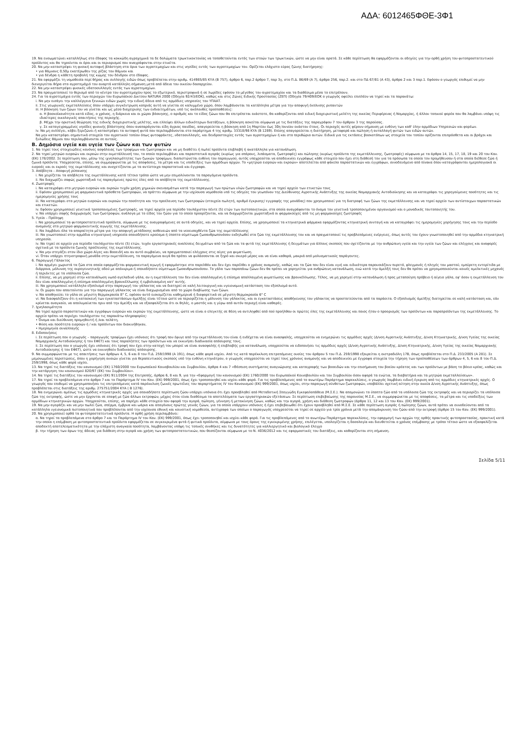ΑΔΑ: 6012465ΦΘΕ-3Φ1
19. Να ενσωματώνει καταλλήλως στο έδαφος τα κοκκώδη αγροχημικά τα δε δολώματα τρωκτικοκτονίας να τοποθετούνται εντός των στοών των τρωκτικών, ώστε να μην είναι ορατά. Σε κάθε περίπτωση θα εφαρμόζονται οι οδηγίες για την ορθή χρήση του φυτοπροστατευτικού προϊόντος και θα τηρούνται οι όροι και οι περιορισμοί που αναγράφονται στην ετικέτα.
20. Να μην καταστρέφει τη φυσική αυτοφυή βλάστηση στα όρια των αγροτεμαχίων και στις νησίδες εντός των αγροτεμαχίων του. Ορίζεται ελάχιστο εύρος ζώνης διατήρησης:
• για θάμνους 0,50μ εκατέρωθεν της ρίζας του θάμνου και
• για δένδρα η κάθετη προβολή της κώμης του δένδρου στο έδαφος.
21. Να εφαρμόζει τη νομοθεσία περί θήρας και συλλογής ειδών όπως προβλέπεται στην αριθμ. 414985/85 ΚΥΑ (Β 757), άρθρο 6, παρ.2 άρθρο 7, παρ 3γ, στο Π.Δ. 86/69 (Α 7), άρθρο 256, παρ.2. και στο ΠΔ 67/81 (Α 43), άρθρα 2 και 3 παρ.1. Εφόσον ο γεωργός επιθυμεί να μην διενεργείται θήρα στο αγροτεμάχιό του αναρτά κατάλληλη σήμανση μετά από άδεια του οικείου δασαρχείου.
22. Να μην καταστρέφει φυσικές υδατοσυλλογές εντός των αγροτεμαχίων.
23. Να πραγματοποιεί το θερισμό από το κέντρο του αγροτεμαχίου προς το εξωτερικό, περιστροφικά ή σε λωρίδες εφόσον το μέγεθος του αγροτεμαχίου και τα διαθέσιμα μέσα το επιτρέπουν.
24. Για τα αγροτεμάχια εντός των περιοχών του Ευρωπαϊκού Δικτύου NATURA 2000 (Οδηγία 92/43/ΕΟΚ), καθώς και στις Ζώνες Ειδικής Προστασίας (ΖΕΠ) (Οδηγία 79/409/ΕΟΚ ο γεωργός οφείλει επιπλέον να τηρεί και τα παρακάτω:
i. Να μην εισάγει την καλλιέργεια ξενικών ειδών χωρίς την ειδική άδεια από τις αρμόδιες υπηρεσίες του ΥΠΑΑΤ.
ii. Στις γεωργικές εκμεταλλεύσεις όπου υπάρχει συγκέντρωση κοπριάς αυτή να γίνεται σε καλυμμένο χώρο, όπου λαμβάνονται τα κατάλληλα μέτρα για την αποφυγή έκπλυσης ρυπαντών
iii. Η βόσκηση των ζώων του να γίνεται και ως μέσο διαχείρισης των ενδιαιτημάτων, υπό τις ακόλουθες προϋποθέσεις:
α. Η βοσκοϊκανότητα κατά είδος, ο χρόνος, η διάρκεια και οι χώροι βόσκησης, ο αριθμός και το είδος ζώων που θα επιτρέπεται εκάστοτε, θα καθορίζονται από ειδική διαχειριστική μελέτη της οικείας Περιφέρειας ή Νομαρχίας, ή άλλου τοπικού φορέα που θα λαμβάνει υπόψη τις ιδιαίτερες οικολογικές απαιτήσεις της περιοχής.
β. Μέχρι την οριστική θεώρηση της ειδικής διαχειριστικής μελέτης, και ελλείψει άλλων ειδικότερων διατάξεων, η βόσκηση ασκείται σύμφωνα με τις διατάξεις της παραγράφου 7 του άρθρου 3 της παρούσας.
γ. Σε καταγεγραμμένες νησίδες φυσικής βλάστησης όπου αναπαράγονται είδη άγριας πανίδας, απαγορεύεται η βόσκηση από 1η Μαρτίου έως 30η Ιουνίου εκάστου έτους. Οι περιοχές αυτές φέρουν σήμανση με ευθύνη των καθ' ύλην αρμόδιων Υπηρεσιών και φορέων.
iv. Να μη συλλέγει, κόβει ξεριζώνει ή καταστρέφει τα αυτοφυή φυτά που περιλαμβάνονται στο παράρτημα 4 της αριθμ. 33318/98 ΚΥΑ (Β 1289). Επίσης απαγορεύεται η διατήρηση, μεταφορά και πώληση ή ανταλλαγή φυτών των ειδών αυτών.
Να μην καταστρέφει σημαντικά στοιχεία του αγροτικού τοπίου όπως φυτοφράκτες, υδατοσυλλογές, και δενδροστοιχίες εντός των αγροτεμαχίων ή και στο περιθώριο αυτών. Ειδικά για τις εκτάσεις βοσκοτόπων ως στοιχεία του τοπίου ορίζονται επιπρόσθετα και οι βράχοι και ξυλώδεις θάμνοι που περιλαμβάνονται σε αυτούς.
Β. Δημόσια υγεία και υγεία των ζώων και των φυτών
1. Να τηρεί τους στοιχειώδεις κανόνες ασφάλειας των τροφίμων και ζωοτροφών και να μη διαθέτει ή πωλεί προϊόντα επιβλαβή ή ακατάλληλα για κατανάλωση.
2. Να τηρεί μητρώο εισροών και εκροών στην εκμετάλλευσή του, το οποίο περιλαμβάνει και παραστατικά αγοράς (κυρίως για σπόρους, λιπάσματα, ζωοτροφές) και πώλησης (κυρίως προϊόντα της εκμετάλλευσης, ζωοτροφές) σύμφωνα με τα άρθρα 14, 15, 17, 18, 19 και 20 του Καν. (ΕΚ) 178/2002. Σε περίπτωση που, μέσω της ιχνηλασιμότητας των ζωικών τροφίμων, διαπιστώνεται ευθύνη του παραγωγού, αυτός υποχρεούται να αποδεικνύει εγγράφως κάθε στοιχείο που έχει στη διάθεσή του για τα πρόσωπα τα οποία τον προμήθευσαν ή στα οποία διέθεσε ζώα ή ζωικά προϊόντα. Υποχρεούται, επίσης, να συμμορφώνεται με τις αποφάσεις, τα μέτρα και τις υποδείξεις των αρμόδιων αρχών. Το «μητρώο εισροών και εκροών» αποτελείται από φάκελο παραστατικών και εγγράφων, συνοδευόμενο από πίνακα όπου καταγράφονται ημερολογιακά οι εισροές και οι εκροές της εκμετάλλευσης και συσχετίζονται με τα αντίστοιχα παραστατικά και έγγραφα.
3. Απόβλητα – Αποφυγή ρύπανσης
i. Να χειρίζεται τα απόβλητα της εκμετάλλευσης κατά τέτοιο τρόπο ώστε να μην επιμολύνονται τα παραγόμενα προϊόντα.
ii. Να διαχωρίζει σαφώς χωροταξικά τις παραγόμενες πρώτες ύλες από τα απόβλητα της εκμετάλλευσης.
4. Ζωοτροφές
i. Να καταγράφει στο μητρώο εισροών και εκροών τυχόν χρήση χημικών σκευασμάτων κατά την παραγωγή των πρώτων υλών ζωοτροφών και να τηρεί αρχείο των ετικετών τους
ii. Εφόσον χρησιμοποιεί μη φαρμακευτικά πρόσθετα ζωοτροφών, να πράττει σύμφωνα με την ισχύουσα νομοθεσία υπό τις οδηγίες του γεωπόνου της Διεύθυνσης Αγροτικής Ανάπτυξης της οικείας Νομαρχιακής Αυτοδιοίκησης και να καταγράφει τις χορηγούμενες ποσότητες και τις ημερομηνίες χρήσης τους
iii. Να καταγράφει στο μητρώο εισροών και εκροών την ποσότητα και την προέλευση των ζωοτροφών (στοιχεία πωλητή, αριθμό έγκρισης/ εγγραφής της μονάδας) που χρησιμοποιεί για τη διατροφή των ζώων της εκμετάλλευσης και να τηρεί αρχείο των αντίστοιχων παραστατικών και ετικετών.
iv. Εφόσον χρησιμοποιεί γενετικά τροποποιημένες ζωοτροφές, να τηρεί αρχείο για περίοδο τουλάχιστον πέντε (5) ετών των πιστοποιητικών, στα οποία αναγράφονται το όνομα του γενετικά τροποποιημένου οργανισμού και ο μοναδικός ταυτοποιητής του.
v. Να υπάρχει σαφής διαχωρισμός των ζωοτροφών, ανάλογα με το είδος του ζώου για το οποίο προορίζονται, και να διαχωρίζονται χωροταξικά οι φαρμακούχες από τις μη φαρμακούχες ζωοτροφές
5. Υγεία – Πρόληψη
i. Να χρησιμοποιεί τα φυτοπροστατευτικά προϊόντα, σύμφωνα με τις αναγραφόμενες σε αυτά οδηγίες, και να τηρεί αρχεία. Επίσης, να χρησιμοποιεί τα κτηνιατρικά φάρμακα εφαρμόζοντας κτηνιατρική συνταγή και να καταγράφει τις ημερομηνίες χορήγησης τους και την περίοδο αναμονής στο μητρώο φαρμακευτικής αγωγής της εκμετάλλευσης.
ii. Να λαμβάνει όλα τα απαραίτητα μέτρα για την αποφυγή μετάδοσης ασθενειών από τα νεοεισαχθέντα ζώα της εκμετάλλευσης
iii. Να γνωστοποιεί στην αρμόδια κτηνιατρική υπηρεσία οποιοδήποτε κρούσμα ή ύποπτο σύμπτωμα ζωοανθρωπονόσου εκδηλωθεί στα ζώα της εκμετάλλευσης του και να πραγματοποιεί τις προβλεπόμενες ενέργειες, όπως αυτές του έχουν γνωστοποιηθεί από την αρμόδια κτηνιατρική υπηρεσία.
iv. Να τηρεί σε αρχείο για περίοδο τουλάχιστον πέντε (5) ετών, τυχόν εργαστηριακές αναλύσεις δειγμάτων από τα ζώα και τα φυτά της εκμετάλλευσης ή δειγμάτων για άλλους σκοπούς που σχετίζονται με την ανθρώπινη υγεία και την υγεία των ζώων και ελέγχους και αναφορές σχετικά με τα προϊόντα ζωικής προέλευσης της εκμετάλλευσης.
v. Να μην στεγάζει στον ίδιο χώρο Αίγες και Βοοειδή και αν αυτό συμβαίνει, να πραγματοποιεί ελέγχους στις αίγες για φυματίωση.
vi. Όταν υπάρχει πτηνοτροφική μονάδα στην εκμετάλλευση, τα παραγόμενα αυγά θα πρέπει να φυλάσσονται σε ξηρό και σκιερό μέρος και να είναι καθαρά, μακριά από μολυσματικούς παράγοντες.
6. Παραγωγή Γάλακτος
i. Να αρμέγει χωριστά τα ζώα στα οποία εφαρμόζεται φαρμακευτική αγωγή ή εφαρμόστηκε στο παρελθόν και δεν έχει παρέλθει ο χρόνος αναμονής, καθώς και τα ζώα που δεν είναι υγιή και ειδικότερα παρουσιάζουν πυρετό, φλεγμονές ή πληγές του μαστού, εμπύρετη εντερίτιδα με διάρροια, μόλυνση της ουρογεννητικής οδού με απέκκριμα ή οποιοδήποτε σύμπτωμα ζωοανθρωπονόσου. Το γάλα των παραπάνω ζώων δεν θα πρέπει να χορηγείται για ανθρώπινη κατανάλωση, ενώ κατά την άμελξή τους δεν θα πρέπει να χρησιμοποιούνται κοινές αμελκτικές μηχανές ή περιέκτες με τα υπόλοιπα ζώα.
ii. Επίσης, να μη χορηγεί στην κατανάλωση νωπό αγελαδινό γάλα, αν η εκμετάλλευση του δεν είναι απαλλαγμένη ή επίσημα απαλλαγμένη φυματίωσης και βρουκέλλωσης. Τέλος, να μη χορηγεί στην κατανάλωση ή προς μεταποίηση πρόβειο ή αίγειο γάλα, εφ' όσον η εκμετάλλευση του δεν είναι απαλλαγμένη ή επίσημα απαλλαγμένη βρουκέλλωσης ή εμβολιασμένη κατ' αυτής.
iii. Να χρησιμοποιεί κατάλληλο εξοπλισμό στην παραγωγή του γάλακτος και να διατηρεί σε καλή λειτουργική και υγειονομική κατάσταση τον εξοπλισμό αυτό.
iv. Οι χώροι που απαιτούνται για την παραγωγή γάλακτος να είναι διαχωρισμένοι από το χώρο διαβίωσης των ζώων.
v. Να αποθηκεύει το γάλα σε μέγιστη θερμοκρασία 8° C, εφόσον αυτό εισκομίζεται καθημερινά ή διαφορετικά σε μέγιστη θερμοκρασία 6° C
vi. Να διασφαλίζουν ότι η κατασκευή των εγκαταστάσεων άμελξης είναι τέτοιο ώστε να περιορίζεται η μόλυνση του γάλακτος, και οι εγκαταστάσεις αποθήκευσης του γάλακτος να προστατεύονται από τα παράσιτα. Ο εξοπλισμός άμελξης διατηρείται σε καλή κατάσταση και, εάν κρίνεται αναγκαίο, να απολυμαίνεται πριν από την άμελξη και να εξασφαλίζεται ότι οι θηλές, ο μαστός και η γύρω από αυτόν περιοχή είναι καθαρές.
7. Ιχνηλασιμότητα
Να τηρεί αρχείο παραστατικών και εγγράφων εισροών και εκροών της εκμετάλλευσης, ώστε να είναι ο ελεγκτής σε θέση να αντιληφθεί από πού προήλθαν οι πρώτες ύλες της εκμετάλλευσης και ποιος ήταν ο προορισμός των προϊόντων και παραπροϊόντων της εκμετάλλευσης. Το αρχείο πρέπει να περιέχει τουλάχιστον τις παρακάτω πληροφορίες:
• Όνομα και διεύθυνση προμηθευτή ή /και πελάτη,
• Φύση και ποσότητα εισροών ή / και προϊόντων που διακινήθηκαν,
• Ημερομηνία συναλλαγής
8. Ειδοποιήσεις
i. Σε περίπτωση που ο γεωργός – παραγωγός τροφίμων έχει υπόνοιες ότι τροφή που έφυγε από την εκμετάλλευση του είναι ή ενδέχεται να είναι ανασφαλής, υποχρεούται να ενημερώνει τις αρμόδιες αρχές (Δ/νση Αγροτικής Ανάπτυξης, Δ/νση Κτηνιατρικής, Δ/νση Υγείας της οικείας Νομαρχιακής Αυτοδιοίκησης ή τον ΕΦΕΤ) και τους παραλήπτες των προϊόντων και να εκκινήσει διαδικασία απόσυρσης τους.
ii. Σε περίπτωση που ο γεωργός έχει υπόνοιες ότι τροφή που έχει στην κατοχή του μπορεί να είναι ανασφαλής ή επιβλαβής για κατανάλωση, υποχρεούται να ειδοποιήσει τις αρμόδιες αρχές (Δ/νση Αγροτικής Ανάπτυξης, Δ/νση Κτηνιατρικής, Δ/νση Υγείας της οικείας Νομαρχιακής Αυτοδιοίκησης ή τον ΕΦΕΤ), ώστε να εκκινηθούν διαδικασίες απόσυρσης.
9. Να συμμορφώνεται με τις απαιτήσεις των άρθρων 4, 5, 6 και 8 του Π.Δ. 259/1998 (Α 191), όπως κάθε φορά ισχύει. Από τις κατά παρέκκλιση επιτρεπόμενες ουσίες του άρθρου 5 του Π.Δ. 259/1998 εξαιρείται η οιστραδιόλη 17Β, όπως προβλέπεται στο Π.Δ. 233/2005 (Α 281). Σε μεμονωμένες περιπτώσεις, όπου η χορήγηση ουσιών γίνεται για θεραπευτικούς σκοπούς υπό την ευθύνη κτηνιάτρου, ο γεωργός υποχρεούται να τηρεί τους χρόνους αναμονής και να αποδεικνύει με έγγραφα στοιχεία την τήρηση των προϋποθέσεων των άρθρων 4, 5, 6 και 8 του Π.Δ. 259/1998, όπως κάθε φορά ισχύει.
13. Να τηρεί τις διατάξεις του κανονισμού (ΕΚ) 1760/2000 του Ευρωπαϊκού Κοινοβουλίου και Συμβουλίου, άρθρα 4 και 7 «Θέσπιση συστήματος αναγνώρισης και καταγραφής των βοοειδών και την επισήμανση του βοείου κρέατος και των προϊόντων με βάση το βόειο κρέας, καθώς και την κατάργηση του κανονισμού 820/97 (ΕΚ) του Συμβουλίου».
14. Να τηρεί τις διατάξεις του κανονισμού (ΕΚ) 911/2004 της Επιτροπής, άρθρα 6, 8 και 9, για την «Εφαρμογή του κανονισμού (ΕΚ) 1760/2000 του Ευρωπαϊκού Κοινοβουλίου και του Συμβουλίου όσον αφορά τα ενώτια, τα διαβατήρια και τα μητρώα εκμεταλλεύσεων».
17. Να τηρεί τα προβλεπόμενα στο άρθρο 7 και το Παράρτημα IV του Καν. (ΕΚ) 999/2001, όπως έχει τροποποιηθεί και ισχύει κάθε φορά. Για τις προβλεπόμενες από το ανωτέρω Παράρτημα παρεκκλίσεις, ο γεωργός λαμβάνει ειδική έγκριση από τις αρμόδιες κτηνιατρικές αρχές. Ο γεωργός που επιθυμεί να χρησιμοποιήσει τις επιτρεπόμενες κατά παρέκκλιση ζωικές πρωτεΐνες του παραρτήματος IV του Κανονισμού (ΕΚ) 999/2001, όπως ισχύει, στην παραγωγή σύνθετων ζωοτροφών, υποβάλλει σχετική αίτηση στην οικεία Δ/νση Αγροτικής Ανάπτυξης, όπως προβλέπεται στις διατάξεις της αριθμ. 275751/2004 ΚΥΑ ( Β 1276).
18. Να ενημερώνει αμέσως τις αρμόδιες κτηνιατρικές αρχές για οποιαδήποτε περίπτωση ζώου υπάρχει υπόνοια ότι έχει προσβληθεί από Μεταδοτική Σπογγώδη Εγκεφαλοπάθεια (Μ.Σ.Ε.). Να απομονώνει το ύποπτο ζώο από τα υπόλοιπα ζώα της εκτροφής και να περιορίζει τα υπόλοιπα ζώα της εκτροφής, ώστε να μην έρχονται σε επαφή με ζώα άλλων εκτροφών, μέχρις ότου είναι διαθέσιμα τα αποτελέσματα των εργαστηριακών εξετάσεων. Σε περίπτωση επιβεβαίωσης της παρουσίας Μ.Σ.Ε., να συμμορφώνεται με τις αποφάσεις, τα μέτρα και τις υποδείξεις των αρμόδιων κτηνιατρικών αρχών. Υποχρεούται, επίσης, να παρέχει κάθε στοιχείο που αφορά την αγορά, πώληση, γέννηση ή μετακίνηση ζώων, καθώς και την αγορά, χρήση και διάθεση ζωοτροφών (άρθρα 11, 12 και 13 του Καν. (ΕΚ) 999/2001).
19. Να μην αγοράζει και να μην πωλεί ζώα, σπέρμα, έμβρυα και ωάρια και απογόνους πρώτης γενιάς ζώων, για τα οποία υπάρχουν υπόνοιες ή έχει επιβεβαιωθεί ότι έχουν προσβληθεί από Μ.Σ.Ε. Σε κάθε περίπτωση αγοράς ή πώλησης ζώων, αυτά πρέπει να συνοδεύονται από τα κατάλληλα υγειονομικά πιστοποιητικά που προβλέπονται από την ισχύουσα εθνική και κοινοτική νομοθεσία, αντίγραφα των οποίων ο παραγωγός υποχρεούται να τηρεί σε αρχείο για τρία χρόνια μετά την απομάκρυνση του ζώου από την εκτροφή (άρθρο 15 του Καν. (ΕΚ) 999/2001).
20. Να χρησιμοποιεί ορθά τα φυτοπροστατευτικά προϊόντα. Η ορθή χρήση περιλαμβάνει:
α. Να τηρεί τα προβλεπόμενα στο άρθρο 7 και το Παράρτημα IV του Καν. (ΕΚ) 999/2001, όπως έχει τροποποιηθεί και ισχύει κάθε φορά. Για τις προβλεπόμενες από το ανωτέρω Παράρτημα παρεκκλίσεις, την εφαρμογή των αρχών της ορθής πρακτικής φυτοπροστασίας, πρακτική κατά την οποία η επέμβαση με φυτοπροστατευτικά προϊόντα εφαρμόζεται σε συγκεκριμένα φυτά ή φυτικά προϊόντα, σύμφωνα με τους όρους της εγκεκριμένης χρήσης, επιλέγεται, υπολογίζεται η δοσολογία και διευθετείται ο χρόνος επέμβασης με τρόπο τέτοιο ώστε να εξασφαλίζεται αποδεκτή αποτελεσματικότητα με την ελάχιστη αναγκαία ποσότητα, λαμβάνοντας υπόψη τις τοπικές συνθήκες και τις δυνατότητες για καλλιεργητικό και βιολογικό έλεγχο
β. την τήρηση των όρων της άδειας για διάθεση στην αγορά και χρήση των φυτοπροστατευτικών, που θεσπίζονται σύμφωνα με το Ν. 4036/2012 και τις εφαρμοστικές του διατάξεις, και καθορίζονται στη σήμανση.
Σελίδα 5/11